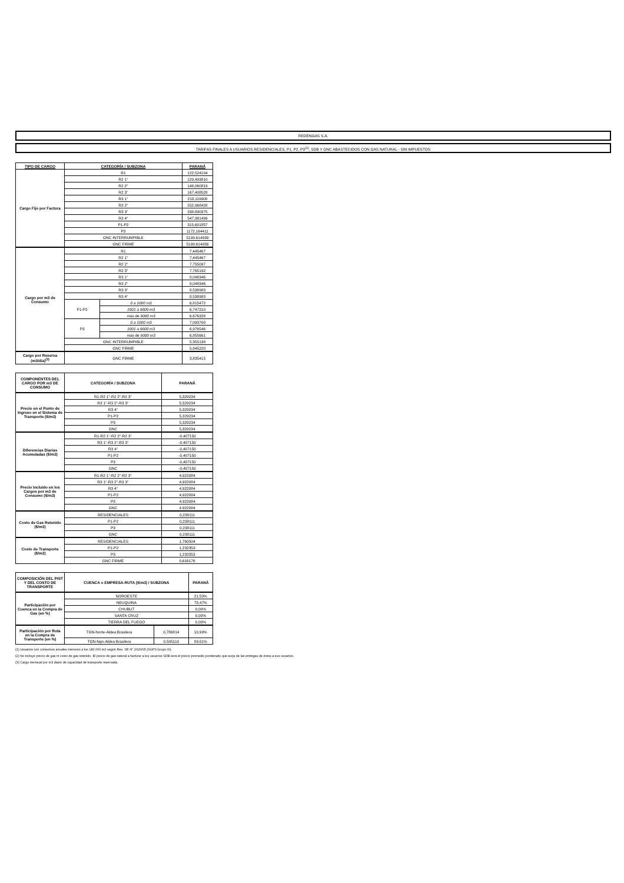REDENGAS S.A.
TARIFAS FINALES A USUARIOS RESIDENCIALES, P1, P2, P3<sup>(1)</sup>, SDB Y GNC ABASTECIDOS CON GAS NATURAL - SIN IMPUESTOS
| TIPO DE CARGO | CATEGORÍA / SUBZONA | | PARANÁ |
| --- | --- | --- | --- |
| Cargo Fijo por Factura | R1 | | 122,524104 |
| | R2 1° | | 129,493810 |
| | R2 2° | | 148,060819 |
| | R2 3° | | 167,408528 |
| | R3 1° | | 218,119908 |
| | R3 2° | | 252,968428 |
| | R3 3° | | 338,890375 |
| | R3 4° | | 547,981499 |
| | P1-P2 | | 315,601857 |
| | P3 | | 1172,164411 |
| | GNC INTERRUMPIBLE | | 5199,614939 |
| | GNC FIRME | | 5199,614939 |
| Cargo por m3 de Consumo | R1 | | 7,445467 |
| | R2 1° | | 7,445467 |
| | R2 2° | | 7,755097 |
| | R2 3° | | 7,765192 |
| | R3 1° | | 8,048346 |
| | R3 2° | | 8,048346 |
| | R3 3° | | 8,538983 |
| | R3 4° | | 8,538983 |
| | P1-P2 | 0 a 1000 m3 | 6,815472 |
| | | 1001 a 9000 m3 | 6,747210 |
| | | más de 9000 m3 | 6,676328 |
| | P3 | 0 a 1000 m3 | 7,093700 |
| | | 1001 a 9000 m3 | 6,976546 |
| | | más de 9000 m3 | 6,855661 |
| | GNC INTERRUMPIBLE | | 5,355138 |
| | GNC FIRME | | 5,845220 |
| Cargo por Reserva (m3/día)<sup>(3)</sup> | GNC FIRME | | 3,835415 |
| COMPONENTES DEL CARGO POR m3 DE CONSUMO | CATEGORÍA / SUBZONA | PARANÁ |
| --- | --- | --- |
| Precio en el Punto de Ingreso en el Sistema de Transporte ($/m3) | R1-R2 1°-R2 2°-R2 3° | 5,329234 |
| | R3 1°-R3 2°-R3 3° | 5,329234 |
| | R3 4° | 5,329234 |
| | P1-P2 | 5,329234 |
| | P3 | 5,329234 |
| | GNC | 5,329234 |
| Diferencias Diarias Acumuladas ($/m3) | R1-R2 1°-R2 2°-R2 3° | -0,407150 |
| | R3 1°-R3 2°-R3 3° | -0,407150 |
| | R3 4° | -0,407150 |
| | P1-P2 | -0,407150 |
| | P3 | -0,407150 |
| | GNC | -0,407150 |
| Precio Incluido en los Cargos por m3 de Consumo ($/m3) | R1-R2 1°-R2 2°-R2 3° | 4,922084 |
| | R3 1°-R3 2°-R3 3° | 4,922084 |
| | R3 4° | 4,922084 |
| | P1-P2 | 4,922084 |
| | P3 | 4,922084 |
| | GNC | 4,922084 |
| Costo de Gas Retenido ($/m3) | RESIDENCIALES | 0,238111 |
| | P1-P2 | 0,238111 |
| | P3 | 0,238111 |
| | GNC | 0,238111 |
| Costo de Transporte ($/m3) | RESIDENCIALES | 1,760504 |
| | P1-P2 | 1,232353 |
| | P3 | 1,232353 |
| | GNC FIRME | 0,616176 |
| COMPOSICIÓN DEL PIST Y DEL COSTO DE TRANSPORTE | CUENCA o EMPRESA-RUTA ($/m3) / SUBZONA | | PARANÁ |
| --- | --- | --- | --- |
| Participación por Cuenca en la Compra de Gas (en %) | NOROESTE | | 21,53% |
| | NEUQUINA | | 78,47% |
| | CHUBUT | | 0,00% |
| | SANTA CRUZ | | 0,00% |
| | TIERRA DEL FUEGO | | 0,00% |
| Participación por Ruta en la Compra de Transporte (en %) | TGN-Norte-Aldea Brasilera | 0,786814 | 10,99% |
| | TGN-Nqn-Aldea Brasilera | 0,595110 | 89,01% |
(1) Usuarios con consumos anuales menores a los 180.000 m3 según Res. SE N° 2020/05 (SGP3 Grupo III).
(2) No incluye precio de gas ni costo de gas retenido. El precio de gas natural a facturar a los usuarios SDB será el precio promedio ponderado que surja de las entregas de éstos a sus usuarios.
(3) Cargo mensual por m3 diario de capacidad de transporte reservada.